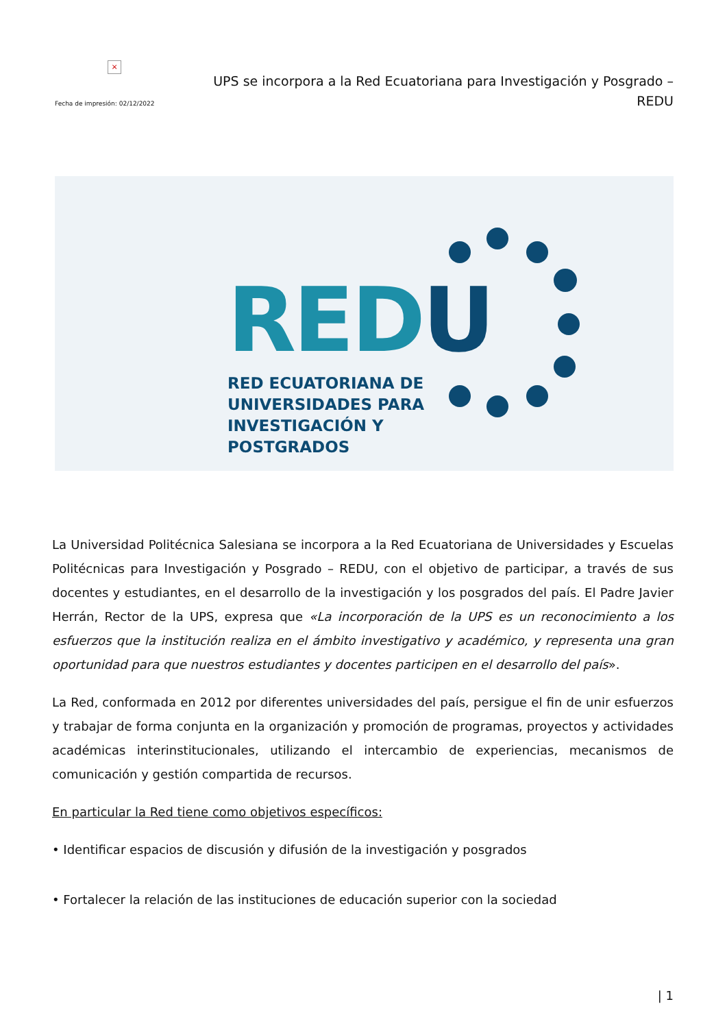×
Fecha de impresión: 02/12/2022
UPS se incorpora a la Red Ecuatoriana para Investigación y Posgrado – REDU
REDU
RED ECUATORIANA DE
UNIVERSIDADES PARA
INVESTIGACIÓN Y
POSTGRADOS
La Universidad Politécnica Salesiana se incorpora a la Red Ecuatoriana de Universidades y Escuelas Politécnicas para Investigación y Posgrado – REDU, con el objetivo de participar, a través de sus docentes y estudiantes, en el desarrollo de la investigación y los posgrados del país. El Padre Javier Herrán, Rector de la UPS, expresa que «La incorporación de la UPS es un reconocimiento a los esfuerzos que la institución realiza en el ámbito investigativo y académico, y representa una gran oportunidad para que nuestros estudiantes y docentes participen en el desarrollo del país».
La Red, conformada en 2012 por diferentes universidades del país, persigue el fin de unir esfuerzos y trabajar de forma conjunta en la organización y promoción de programas, proyectos y actividades académicas interinstitucionales, utilizando el intercambio de experiencias, mecanismos de comunicación y gestión compartida de recursos.
En particular la Red tiene como objetivos específicos:
• Identificar espacios de discusión y difusión de la investigación y posgrados
• Fortalecer la relación de las instituciones de educación superior con la sociedad
| 1